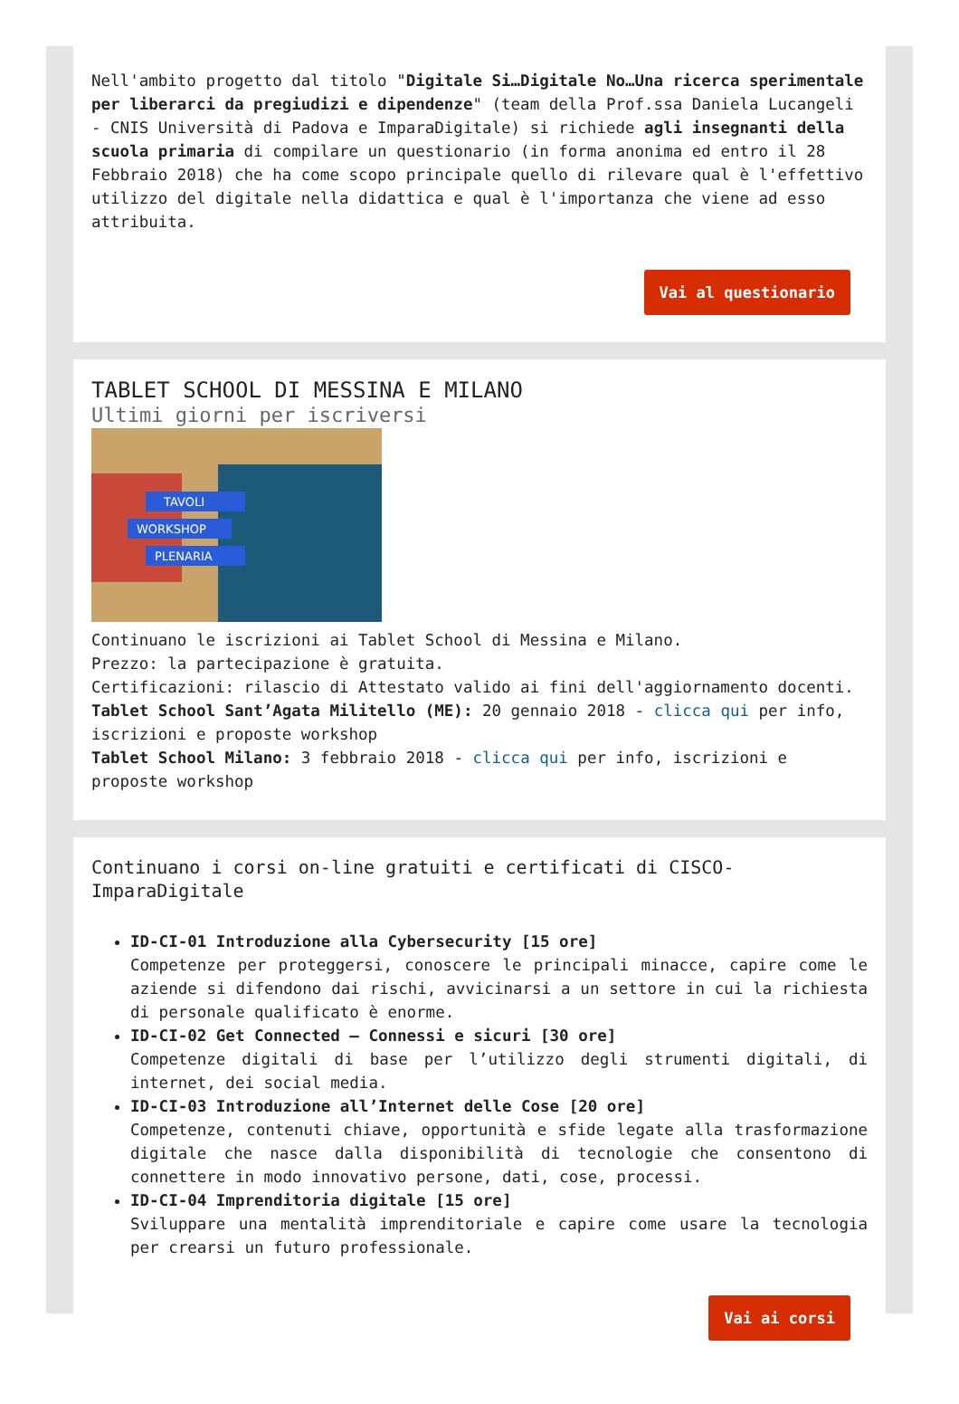Nell'ambito progetto dal titolo "Digitale Si…Digitale No…Una ricerca sperimentale per liberarci da pregiudizi e dipendenze" (team della Prof.ssa Daniela Lucangeli - CNIS Università di Padova e ImparaDigitale) si richiede agli insegnanti della scuola primaria di compilare un questionario (in forma anonima ed entro il 28 Febbraio 2018) che ha come scopo principale quello di rilevare qual è l'effettivo utilizzo del digitale nella didattica e qual è l'importanza che viene ad esso attribuita.
Vai al questionario
TABLET SCHOOL DI MESSINA E MILANO
Ultimi giorni per iscriversi
TAVOLI
WORKSHOP
PLENARIA
Continuano le iscrizioni ai Tablet School di Messina e Milano.
Prezzo: la partecipazione è gratuita.
Certificazioni: rilascio di Attestato valido ai fini dell'aggiornamento docenti.
Tablet School Sant’Agata Militello (ME): 20 gennaio 2018 - clicca qui per info, iscrizioni e proposte workshop
Tablet School Milano: 3 febbraio 2018 - clicca qui per info, iscrizioni e proposte workshop
Continuano i corsi on-line gratuiti e certificati di CISCO-ImparaDigitale
ID-CI-01 Introduzione alla Cybersecurity [15 ore]
Competenze per proteggersi, conoscere le principali minacce, capire come le aziende si difendono dai rischi, avvicinarsi a un settore in cui la richiesta di personale qualificato è enorme.
ID-CI-02 Get Connected – Connessi e sicuri [30 ore]
Competenze digitali di base per l’utilizzo degli strumenti digitali, di internet, dei social media.
ID-CI-03 Introduzione all’Internet delle Cose [20 ore]
Competenze, contenuti chiave, opportunità e sfide legate alla trasformazione digitale che nasce dalla disponibilità di tecnologie che consentono di connettere in modo innovativo persone, dati, cose, processi.
ID-CI-04 Imprenditoria digitale [15 ore]
Sviluppare una mentalità imprenditoriale e capire come usare la tecnologia per crearsi un futuro professionale.
Vai ai corsi